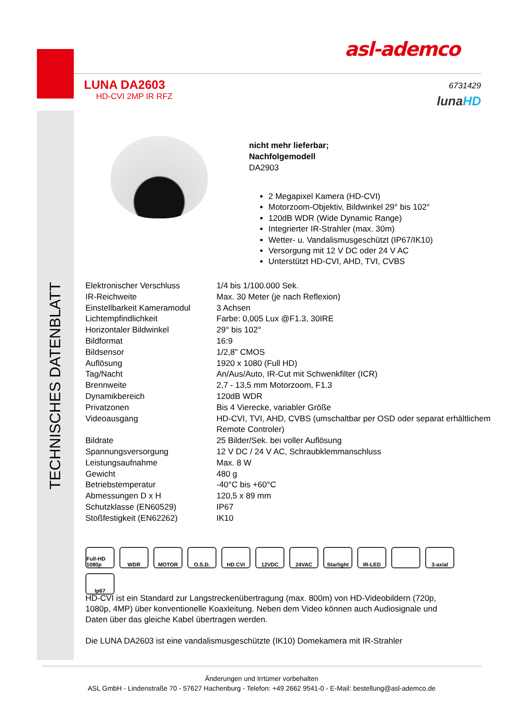asl-ademco
LUNA DA2603
HD-CVI 2MP IR RFZ
6731429
lunaHD
TECHNISCHES DATENBLATT
nicht mehr lieferbar;
Nachfolgemodell
DA2903
2 Megapixel Kamera (HD-CVI)
Motorzoom-Objektiv, Bildwinkel 29° bis 102°
120dB WDR (Wide Dynamic Range)
Integrierter IR-Strahler (max. 30m)
Wetter- u. Vandalismusgeschützt (IP67/IK10)
Versorgung mit 12 V DC oder 24 V AC
Unterstützt HD-CVI, AHD, TVI, CVBS
| Elektronischer Verschluss | 1/4 bis 1/100.000 Sek. |
| IR-Reichweite | Max. 30 Meter (je nach Reflexion) |
| Einstellbarkeit Kameramodul | 3 Achsen |
| Lichtempfindlichkeit | Farbe: 0,005 Lux @F1.3, 30IRE |
| Horizontaler Bildwinkel | 29° bis 102° |
| Bildformat | 16:9 |
| Bildsensor | 1/2,8" CMOS |
| Auflösung | 1920 x 1080 (Full HD) |
| Tag/Nacht | An/Aus/Auto, IR-Cut mit Schwenkfilter (ICR) |
| Brennweite | 2,7 - 13,5 mm Motorzoom, F1.3 |
| Dynamikbereich | 120dB WDR |
| Privatzonen | Bis 4 Vierecke, variabler Größe |
| Videoausgang | HD-CVI, TVI, AHD, CVBS (umschaltbar per OSD oder separat erhältlichem Remote Controler) |
| Bildrate | 25 Bilder/Sek. bei voller Auflösung |
| Spannungsversorgung | 12 V DC / 24 V AC, Schraubklemmanschluss |
| Leistungsaufnahme | Max. 8 W |
| Gewicht | 480 g |
| Betriebstemperatur | -40°C bis +60°C |
| Abmessungen D x H | 120,5 x 89 mm |
| Schutzklasse (EN60529) | IP67 |
| Stoßfestigkeit (EN62262) | IK10 |
Full-HD 1080p
WDR
MOTOR
O.S.D.
HD CVI
12VDC
24VAC
Starlight
IR-LED
3-axial
Ip67
HD-CVI ist ein Standard zur Langstreckenübertragung (max. 800m) von HD-Videobildern (720p, 1080p, 4MP) über konventionelle Koaxleitung. Neben dem Video können auch Audiosignale und Daten über das gleiche Kabel übertragen werden.
Die LUNA DA2603 ist eine vandalismusgeschützte (IK10) Domekamera mit IR-Strahler
Änderungen und Irrtümer vorbehalten
ASL GmbH - Lindenstraße 70 - 57627 Hachenburg - Telefon: +49 2662 9541-0 - E-Mail: bestellung@asl-ademco.de